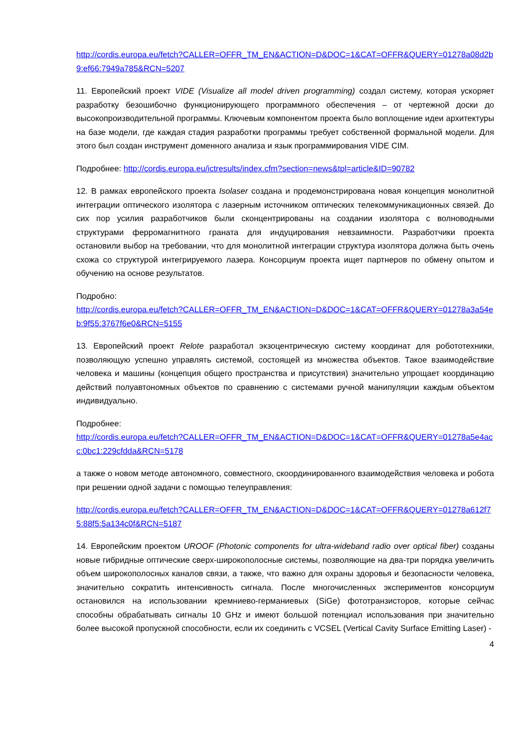http://cordis.europa.eu/fetch?CALLER=OFFR_TM_EN&ACTION=D&DOC=1&CAT=OFFR&QUERY=01278a08d2b9:ef66:7949a785&RCN=5207
11. Европейский проект VIDE (Visualize all model driven programming) создал систему, которая ускоряет разработку безошибочно функционирующего программного обеспечения – от чертежной доски до высокопроизводительной программы. Ключевым компонентом проекта было воплощение идеи архитектуры на базе модели, где каждая стадия разработки программы требует собственной формальной модели. Для этого был создан инструмент доменного анализа и язык программирования VIDE CIM.
Подробнее: http://cordis.europa.eu/ictresults/index.cfm?section=news&tpl=article&ID=90782
12. В рамках европейского проекта Isolaser создана и продемонстрирована новая концепция монолитной интеграции оптического изолятора с лазерным источником оптических телекоммуникационных связей. До сих пор усилия разработчиков были сконцентрированы на создании изолятора с волноводными структурами ферромагнитного граната для индуцирования невзаимности. Разработчики проекта остановили выбор на требовании, что для монолитной интеграции структура изолятора должна быть очень схожа со структурой интегрируемого лазера. Консорциум проекта ищет партнеров по обмену опытом и обучению на основе результатов.
Подробно:
http://cordis.europa.eu/fetch?CALLER=OFFR_TM_EN&ACTION=D&DOC=1&CAT=OFFR&QUERY=01278a3a54eb:9f55:3767f6e0&RCN=5155
13. Европейский проект Relote разработал экзоцентрическую систему координат для робототехники, позволяющую успешно управлять системой, состоящей из множества объектов. Такое взаимодействие человека и машины (концепция общего пространства и присутствия) значительно упрощает координацию действий полуавтономных объектов по сравнению с системами ручной манипуляции каждым объектом индивидуально.
Подробнее:
http://cordis.europa.eu/fetch?CALLER=OFFR_TM_EN&ACTION=D&DOC=1&CAT=OFFR&QUERY=01278a5e4acc:0bc1:229cfdda&RCN=5178
а также о новом методе автономного, совместного, скоординированного взаимодействия человека и робота при решении одной задачи с помощью телеуправления:
http://cordis.europa.eu/fetch?CALLER=OFFR_TM_EN&ACTION=D&DOC=1&CAT=OFFR&QUERY=01278a612f75:88f5:5a134c0f&RCN=5187
14. Европейским проектом UROOF (Photonic components for ultra-wideband radio over optical fiber) созданы новые гибридные оптические сверх-широкополосные системы, позволяющие на два-три порядка увеличить объем широкополосных каналов связи, а также, что важно для охраны здоровья и безопасности человека, значительно сократить интенсивность сигнала. После многочисленных экспериментов консорциум остановился на использовании кремниево-германиевых (SiGe) фототранзисторов, которые сейчас способны обрабатывать сигналы 10 GHz и имеют большой потенциал использования при значительно более высокой пропускной способности, если их соединить с VCSEL (Vertical Cavity Surface Emitting Laser) -
4